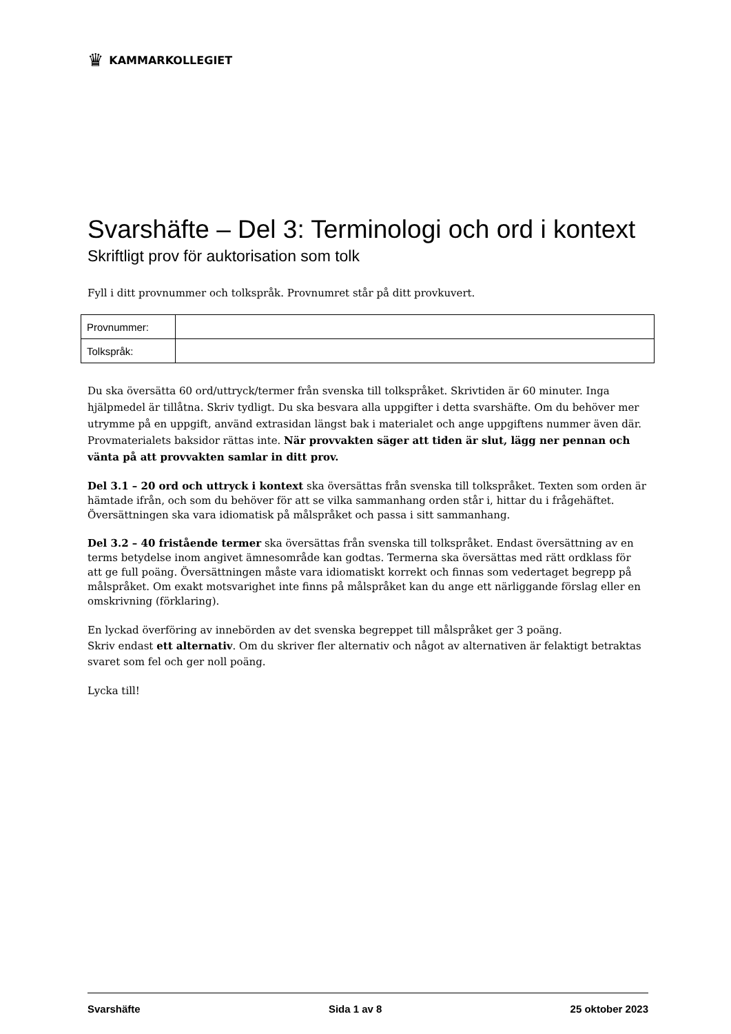♛ KAMMARKOLLEGIET
Svarshäfte – Del 3: Terminologi och ord i kontext
Skriftligt prov för auktorisation som tolk
Fyll i ditt provnummer och tolkspråk. Provnumret står på ditt provkuvert.
| Provnummer: | |
| Tolkspråk: | |
Du ska översätta 60 ord/uttryck/termer från svenska till tolkspråket. Skrivtiden är 60 minuter. Inga hjälpmedel är tillåtna. Skriv tydligt. Du ska besvara alla uppgifter i detta svarshäfte. Om du behöver mer utrymme på en uppgift, använd extrasidan längst bak i materialet och ange uppgiftens nummer även där. Provmaterialets baksidor rättas inte. När provvakten säger att tiden är slut, lägg ner pennan och vänta på att provvakten samlar in ditt prov.
Del 3.1 – 20 ord och uttryck i kontext ska översättas från svenska till tolkspråket. Texten som orden är hämtade ifrån, och som du behöver för att se vilka sammanhang orden står i, hittar du i frågehäftet. Översättningen ska vara idiomatisk på målspråket och passa i sitt sammanhang.
Del 3.2 – 40 fristående termer ska översättas från svenska till tolkspråket. Endast översättning av en terms betydelse inom angivet ämnesområde kan godtas. Termerna ska översättas med rätt ordklass för att ge full poäng. Översättningen måste vara idiomatiskt korrekt och finnas som vedertaget begrepp på målspråket. Om exakt motsvarighet inte finns på målspråket kan du ange ett närliggande förslag eller en omskrivning (förklaring).
En lyckad överföring av innebörden av det svenska begreppet till målspråket ger 3 poäng.
Skriv endast ett alternativ. Om du skriver fler alternativ och något av alternativen är felaktigt betraktas svaret som fel och ger noll poäng.
Lycka till!
Svarshäfte Sida 1 av 8 25 oktober 2023